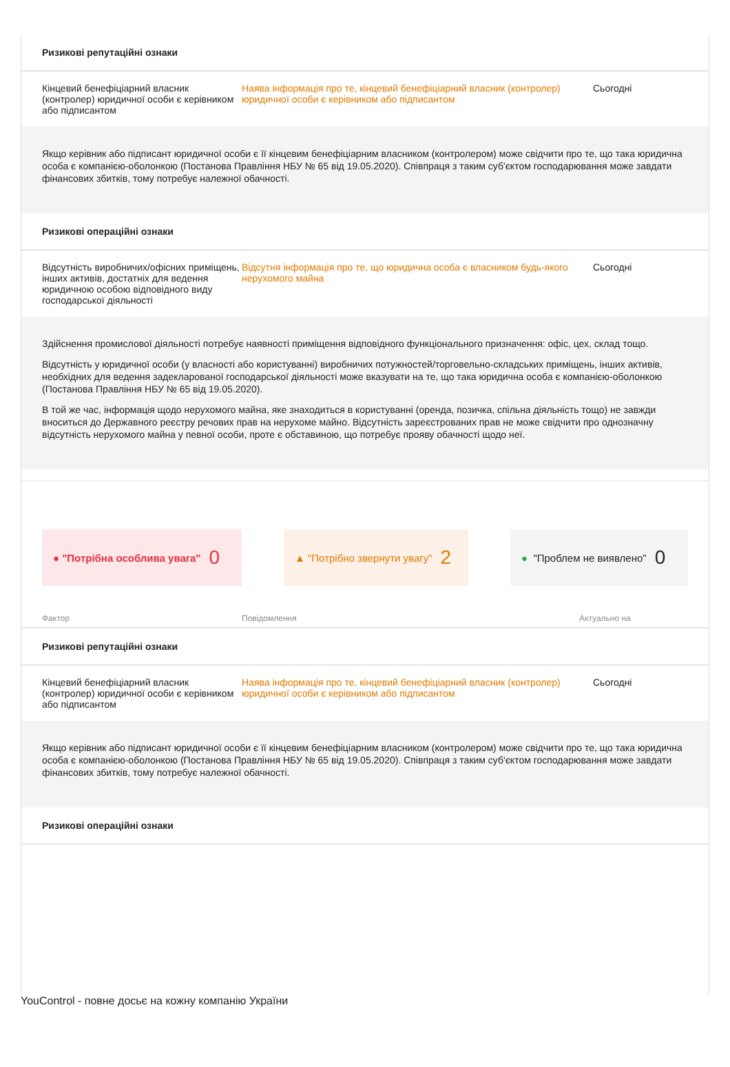Ризикові репутаційні ознаки
Кінцевий бенефіціарний власник (контролер) юридичної особи є керівником або підписантом
Наява інформація про те, кінцевий бенефіціарний власник (контролер) юридичної особи є керівником або підписантом
Сьогодні
Якщо керівник або підписант юридичної особи є її кінцевим бенефіціарним власником (контролером) може свідчити про те, що така юридична особа є компанією-оболонкою (Постанова Правління НБУ № 65 від 19.05.2020). Співпраця з таким суб'єктом господарювання може завдати фінансових збитків, тому потребує належної обачності.
Ризикові операційні ознаки
Відсутність виробничих/офісних приміщень, інших активів, достатніх для ведення юридичною особою відповідного виду господарської діяльності
Відсутня інформація про те, що юридична особа є власником будь-якого нерухомого майна
Сьогодні
Здійснення промислової діяльності потребує наявності приміщення відповідного функціонального призначення: офіс, цех, склад тощо.
Відсутність у юридичної особи (у власності або користуванні) виробничих потужностей/торговельно-складських приміщень, інших активів, необхідних для ведення задекларованої господарської діяльності може вказувати на те, що така юридична особа є компанією-оболонкою (Постанова Правління НБУ № 65 від 19.05.2020).
В той же час, інформація щодо нерухомого майна, яке знаходиться в користуванні (оренда, позичка, спільна діяльність тощо) не завжди вноситься до Державного реєстру речових прав на нерухоме майно. Відсутність зареєстрованих прав не може свідчити про однозначну відсутність нерухомого майна у певної особи, проте є обставиною, що потребує прояву обачності щодо неї.
● "Потрібна особлива увага" 0
▲ "Потрібно звернути увагу" 2
● "Проблем не виявлено" 0
Фактор Повідомлення Актуально на
Ризикові репутаційні ознаки
Кінцевий бенефіціарний власник (контролер) юридичної особи є керівником або підписантом
Наява інформація про те, кінцевий бенефіціарний власник (контролер) юридичної особи є керівником або підписантом
Сьогодні
Якщо керівник або підписант юридичної особи є її кінцевим бенефіціарним власником (контролером) може свідчити про те, що така юридична особа є компанією-оболонкою (Постанова Правління НБУ № 65 від 19.05.2020). Співпраця з таким суб'єктом господарювання може завдати фінансових збитків, тому потребує належної обачності.
Ризикові операційні ознаки
YouControl - повне досьє на кожну компанію України